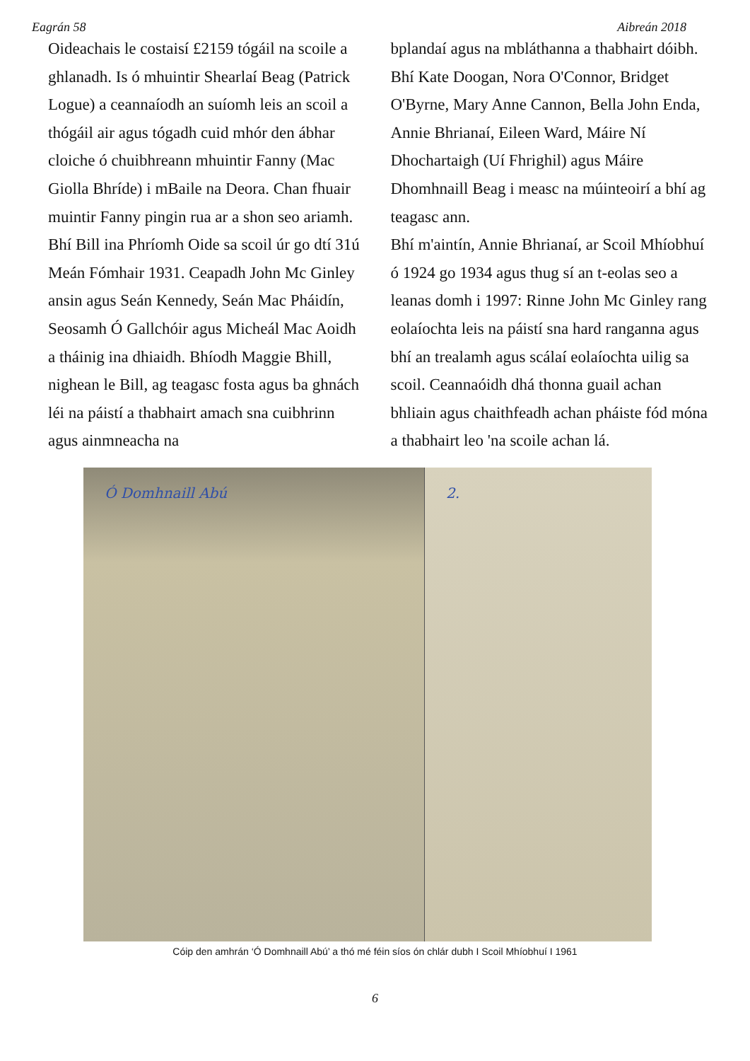Eagrán 58 Aibreán 2018
Oideachais le costaisí £2159 tógáil na scoile a ghlanadh. Is ó mhuintir Shearlaí Beag (Patrick Logue) a ceannaíodh an suíomh leis an scoil a thógáil air agus tógadh cuid mhór den ábhar cloiche ó chuibhreann mhuintir Fanny (Mac Giolla Bhríde) i mBaile na Deora. Chan fhuair muintir Fanny pingin rua ar a shon seo ariamh. Bhí Bill ina Phríomh Oide sa scoil úr go dtí 31ú Meán Fómhair 1931. Ceapadh John Mc Ginley ansin agus Seán Kennedy, Seán Mac Pháidín, Seosamh Ó Gallchóir agus Micheál Mac Aoidh a tháinig ina dhiaidh. Bhíodh Maggie Bhill, nighean le Bill, ag teagasc fosta agus ba ghnách léi na páistí a thabhairt amach sna cuibhrinn agus ainmneacha na
bplandaí agus na mbláthanna a thabhairt dóibh. Bhí Kate Doogan, Nora O'Connor, Bridget O'Byrne, Mary Anne Cannon, Bella John Enda, Annie Bhrianaí, Eileen Ward, Máire Ní Dhochartaigh (Uí Fhrighil) agus Máire Dhomhnaill Beag i measc na múinteoirí a bhí ag teagasc ann.
Bhí m'aintín, Annie Bhrianaí, ar Scoil Mhíobhuí ó 1924 go 1934 agus thug sí an t-eolas seo a leanas domh i 1997: Rinne John Mc Ginley rang eolaíochta leis na páistí sna hard ranganna agus bhí an trealamh agus scálaí eolaíochta uilig sa scoil. Ceannaóidh dhá thonna guail achan bhliain agus chaithfeadh achan pháiste fód móna a thabhairt leo 'na scoile achan lá.
Ó Domhnaill Abú 2.
Cóip den amhrán ‘Ó Domhnaill Abú’ a thó mé féin síos ón chlár dubh I Scoil Mhíobhuí I 1961
6